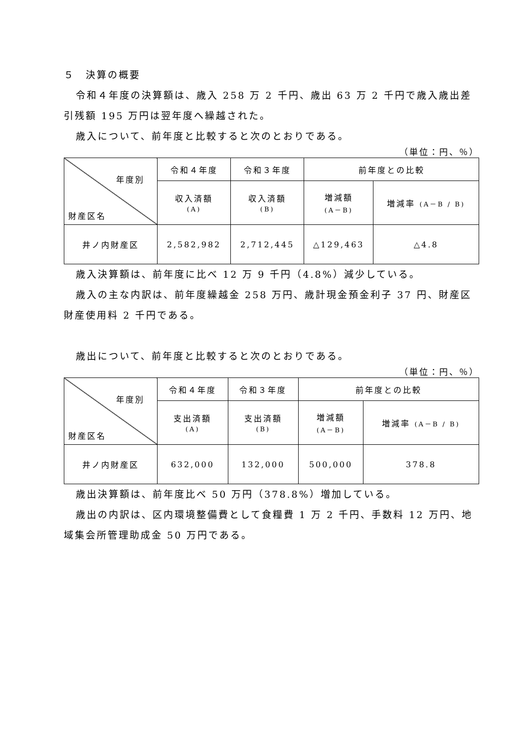５　決算の概要
令和４年度の決算額は、歳入 258 万 2 千円、歳出 63 万 2 千円で歳入歳出差引残額 195 万円は翌年度へ繰越された。
歳入について、前年度と比較すると次のとおりである。
（単位：円、％）
| 年度別 財産区名 | 令和４年度 | 令和３年度 | 前年度との比較 | |
| --- | --- | --- | --- | --- |
| | 収入済額 (A) | 収入済額 (B) | 増減額 (A－B) | 増減率 (A－B / B) |
| 井ノ内財産区 | 2,582,982 | 2,712,445 | △129,463 | △4.8 |
歳入決算額は、前年度に比べ 12 万 9 千円（4.8%）減少している。
歳入の主な内訳は、前年度繰越金 258 万円、歳計現金預金利子 37 円、財産区財産使用料 2 千円である。
歳出について、前年度と比較すると次のとおりである。
（単位：円、％）
| 年度別 財産区名 | 令和４年度 | 令和３年度 | 前年度との比較 | |
| --- | --- | --- | --- | --- |
| | 支出済額 (A) | 支出済額 (B) | 増減額 (A－B) | 増減率 (A－B / B) |
| 井ノ内財産区 | 632,000 | 132,000 | 500,000 | 378.8 |
歳出決算額は、前年度比べ 50 万円（378.8%）増加している。
歳出の内訳は、区内環境整備費として食糧費 1 万 2 千円、手数料 12 万円、地域集会所管理助成金 50 万円である。